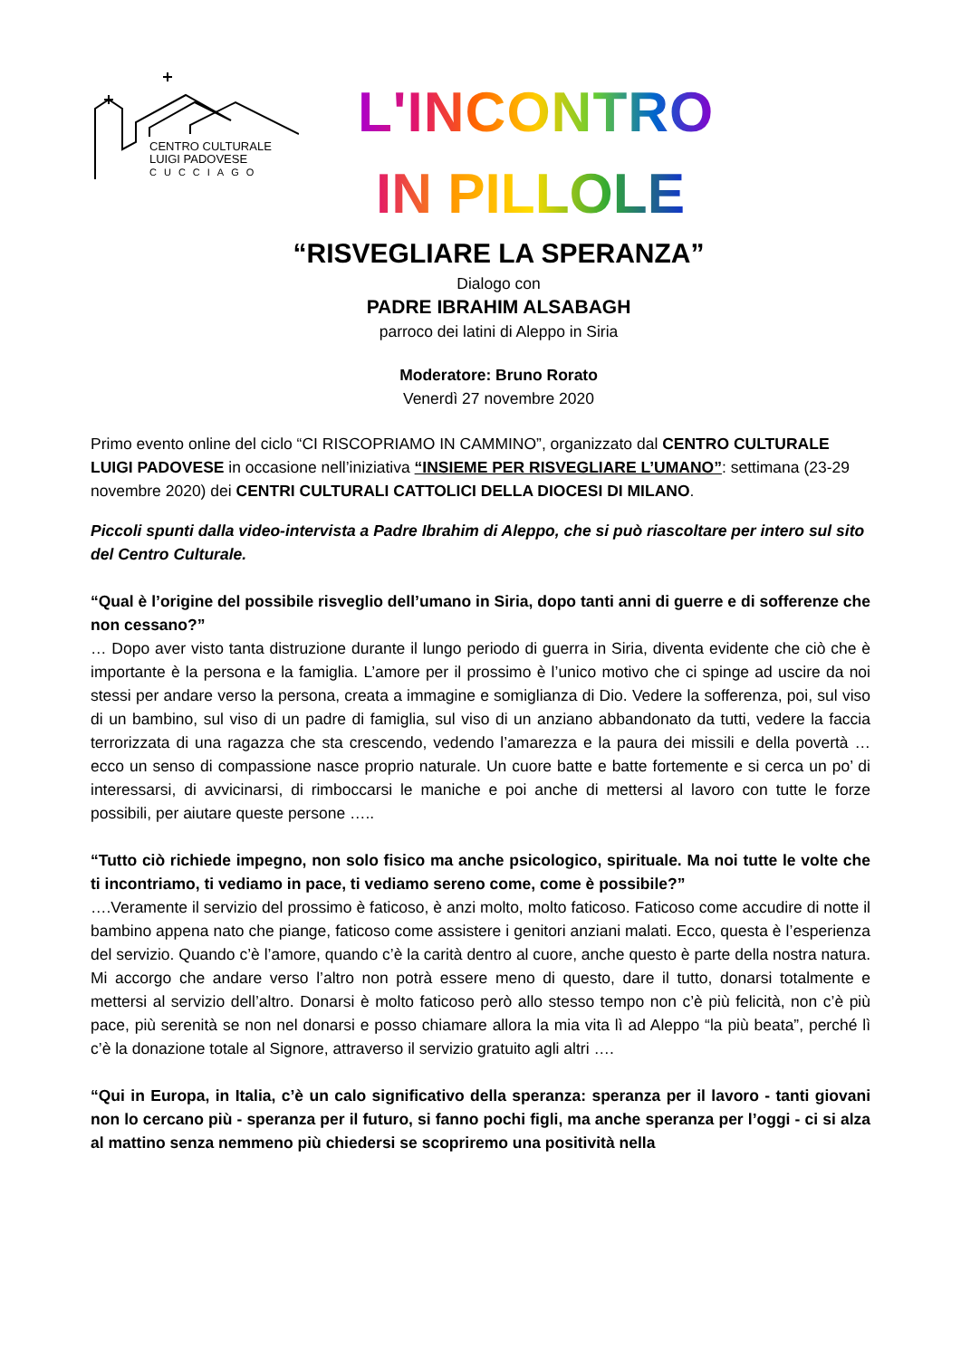CENTRO CULTURALE
LUIGI PADOVESE
CUCCIAGO
L'INCONTRO
IN PILLOLE
“RISVEGLIARE LA SPERANZA”
Dialogo con
PADRE IBRAHIM ALSABAGH
parroco dei latini di Aleppo in Siria
Moderatore: Bruno Rorato
Venerdì 27 novembre 2020
Primo evento online del ciclo “CI RISCOPRIAMO IN CAMMINO”, organizzato dal CENTRO CULTURALE LUIGI PADOVESE in occasione nell’iniziativa “INSIEME PER RISVEGLIARE L’UMANO”: settimana (23-29 novembre 2020) dei CENTRI CULTURALI CATTOLICI DELLA DIOCESI DI MILANO.
Piccoli spunti dalla video-intervista a Padre Ibrahim di Aleppo, che si può riascoltare per intero sul sito del Centro Culturale.
“Qual è l’origine del possibile risveglio dell’umano in Siria, dopo tanti anni di guerre e di sofferenze che non cessano?”
… Dopo aver visto tanta distruzione durante il lungo periodo di guerra in Siria, diventa evidente che ciò che è importante è la persona e la famiglia. L’amore per il prossimo è l’unico motivo che ci spinge ad uscire da noi stessi per andare verso la persona, creata a immagine e somiglianza di Dio. Vedere la sofferenza, poi, sul viso di un bambino, sul viso di un padre di famiglia, sul viso di un anziano abbandonato da tutti, vedere la faccia terrorizzata di una ragazza che sta crescendo, vedendo l’amarezza e la paura dei missili e della povertà … ecco un senso di compassione nasce proprio naturale. Un cuore batte e batte fortemente e si cerca un po’ di interessarsi, di avvicinarsi, di rimboccarsi le maniche e poi anche di mettersi al lavoro con tutte le forze possibili, per aiutare queste persone …..
“Tutto ciò richiede impegno, non solo fisico ma anche psicologico, spirituale. Ma noi tutte le volte che ti incontriamo, ti vediamo in pace, ti vediamo sereno come, come è possibile?”
….Veramente il servizio del prossimo è faticoso, è anzi molto, molto faticoso. Faticoso come accudire di notte il bambino appena nato che piange, faticoso come assistere i genitori anziani malati. Ecco, questa è l’esperienza del servizio. Quando c’è l’amore, quando c’è la carità dentro al cuore, anche questo è parte della nostra natura. Mi accorgo che andare verso l’altro non potrà essere meno di questo, dare il tutto, donarsi totalmente e mettersi al servizio dell’altro. Donarsi è molto faticoso però allo stesso tempo non c’è più felicità, non c’è più pace, più serenità se non nel donarsi e posso chiamare allora la mia vita lì ad Aleppo “la più beata”, perché lì c’è la donazione totale al Signore, attraverso il servizio gratuito agli altri ….
“Qui in Europa, in Italia, c’è un calo significativo della speranza: speranza per il lavoro - tanti giovani non lo cercano più - speranza per il futuro, si fanno pochi figli, ma anche speranza per l’oggi - ci si alza al mattino senza nemmeno più chiedersi se scopriremo una positività nella